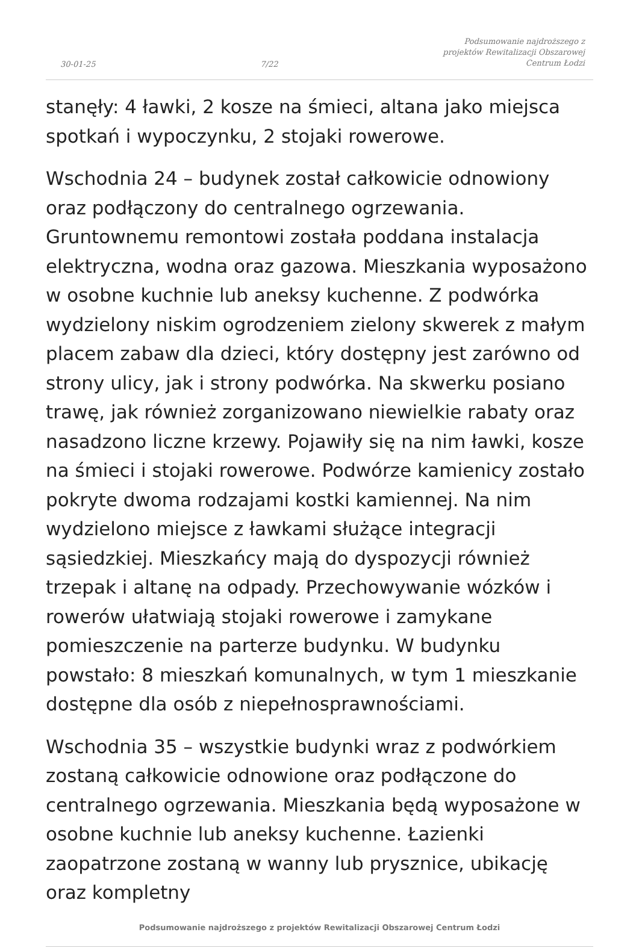30-01-25 7/22 Podsumowanie najdroższego z
projektów Rewitalizacji Obszarowej
Centrum Łodzi
stanęły: 4 ławki, 2 kosze na śmieci, altana jako miejsca spotkań i wypoczynku, 2 stojaki rowerowe.
Wschodnia 24 – budynek został całkowicie odnowiony oraz podłączony do centralnego ogrzewania. Gruntownemu remontowi została poddana instalacja elektryczna, wodna oraz gazowa. Mieszkania wyposażono w osobne kuchnie lub aneksy kuchenne. Z podwórka wydzielony niskim ogrodzeniem zielony skwerek z małym placem zabaw dla dzieci, który dostępny jest zarówno od strony ulicy, jak i strony podwórka. Na skwerku posiano trawę, jak również zorganizowano niewielkie rabaty oraz nasadzono liczne krzewy. Pojawiły się na nim ławki, kosze na śmieci i stojaki rowerowe. Podwórze kamienicy zostało pokryte dwoma rodzajami kostki kamiennej. Na nim wydzielono miejsce z ławkami służące integracji sąsiedzkiej. Mieszkańcy mają do dyspozycji również trzepak i altanę na odpady. Przechowywanie wózków i rowerów ułatwiają stojaki rowerowe i zamykane pomieszczenie na parterze budynku. W budynku powstało: 8 mieszkań komunalnych, w tym 1 mieszkanie dostępne dla osób z niepełnosprawnościami.
Wschodnia 35 – wszystkie budynki wraz z podwórkiem zostaną całkowicie odnowione oraz podłączone do centralnego ogrzewania. Mieszkania będą wyposażone w osobne kuchnie lub aneksy kuchenne. Łazienki zaopatrzone zostaną w wanny lub prysznice, ubikację oraz kompletny
Podsumowanie najdroższego z projektów Rewitalizacji Obszarowej Centrum Łodzi